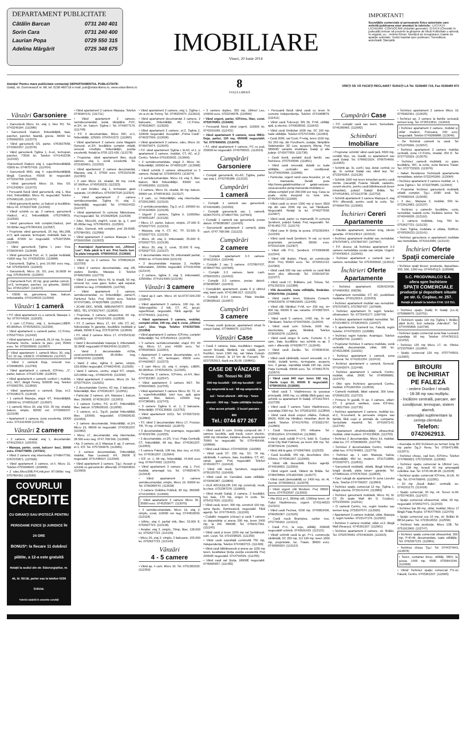DEPARTAMENT PUBLICITATE
Cătălin Barcan 0731 240 401
Sorin Cara 0731 240 400
Laurian Popa 0729 550 315
Adelina Mărgărit 0725 348 675
IMOBILIARE
Vineri, 20 Iunie 2014
IMPORTANT!
Societăţile comerciale şi persoanele fizice autorizate care solicită publicarea unor anunţuri la rubricile: -LICITAŢII -LICHIDĂRI -CONVOCĂRI (Adunări generale) -CITAŢII (Chemări în judecată) trebuie să prezinte la ghişeele de Mică Publicitate o adresă, în original, cu: - Antetul firmei; Numărul de înregistrare; Datele de apariţie solicitate; Textul înaintat spre publicare; Semnătura autorizată; Ştampilă.
Atenţie! Pentru mare publicitate contactaţi DEPARTAMENTUL PUBLICITATE:
Galaţi, str. Domnească nr. 68, tel: 0236 460719 e-mail: pub@viata-libera.ro, www.viata-libera.ro
8
VIAŢA LIBERĂ
VREŢI SĂ VĂ FACEŢI RECLAMĂ? SUNAŢI LA Tel. 0236460 719, Fax 0236460 875
Vânzări Garsoniere
• Garsonieră Micro 19, etaj 1, bloc R2. Tel. 0743249184. (111586)
• Garsonieră Viaduct, îmbunătăţită, baie, parchet, parchet, faianţă, gresie, 39000 lei. 0756992555. (112373)
• Vând garsonieră G5, parter. 0763027656, 0743904257. (112376)
• Vând garsonieră Ţiglina 1, A-uri, termopan, parchet, 73500 lei. Telefon 0741402338. (112422)
•Garsonieră Viaduct, etaj 1, superîmbunătăţită, 43000 lei. 0748757429. (112454)
• Garsonieră M40, etaj 4, superîmbunătăţită, lângă Carrefour, 45000 lei negociabil. 0772210768. (112455)
• Vând garsonieră Micro 19, bloc G5. 0741342824. (112472)
• Persoană fizică vând garsonieră, etaj 1, bloc mixt, îmbunătăţiri, Micro 40, negociabil. Telefon 0754961195. (112474)
• Vând garsonieră parter, cu balcon şi bucătărie, Micro 40. 0740227408. (112493)
• Vând/ schimb cu ap. 2 camere, garsonieră Viaduct, et.1, îmbunătăţită. 0752768831. (112500)
• Vand garsoniera imb complet,Viaduct, pret 39.000lei neg.0757804301 (112587)
• Proprietar vând garsonieră, 25 mp, Mic.39B, et.3, apă separat, termopan, mobilată, baie cu cadă. 67000 lei negociabil. 0752072566. (112696)
• Vând garsonieră Ţiglina I, parc Viva. 0726034404. (112698)
• Vând garsonieră Port, et. 3, parţial mobilată, 41000 neg. Tel. 0742593330. (112868)
• Garsonieră, Ţiglina 1, preţ 16.000 euro neg., full. 0754594949. (112903)
• Garsonieră, Micro 19, G5, preţ 16.0000 lei neg. 0754594949. (112904)
• Garsonieră Port, 20 mp, grup sanitar comun, et.5, termopan, parchet, uşi glisante, 39000 lei. 0735412507. (113072)
• 43000 lei, garsoniera, baie, balcon, imbunatatita. 0743146523 (113099)
Vânzări 1 cameră
• P.F vând apartament cu o cameră, Mazepa 1. Tel. 0770744026. (112025)
• 1 cam I.C.Frimu, etaj 1, termopan,LIBER, 85.000Ron. 0745/526231 (112326)
• Vând apartament o cameră parter, I.C.Frimu. 0755277010. (112402)
• Vând apartament 1 cameră, 29,14 mp, în zona Romarta Veche, vedere la parc, preţ 35000 euro. Tel. 0752039990. (112657)
• Vând apartament 1 cameră Micro 20, etaj 10, 32 mp, 13000 E. 0740589194. (112707)
• Vând 1 cameră Doja, renovat nou. 0726080055. (112783)
• Vând apartament o cameră, ICFrimu, „S”, parter, balcon. 0741971380. (112834)
• Vând apartament o cameră, confort I, mobilat, et.1, M17, lângă Penny, 50000E neg. Telefon 0742903781. (112892)
• Vând apartament o cameră, Doja, et.2. 0733180175. (112918)
• 1 cameră Mazepa, etajul 4/7, îmbunătăţită, 105000 lei. 0746551187. (113067)
• 1 cameră, Micro 20, etaj 4/10, 35 mp, stradal, balcon, simplu, 82000 ron. 0742989437. (113108)
• Apartament 1 camera, zona excelenta, 18300 euro. 0741914099 (113145)
Vânzări 2 camere
• 2 camere, stradal, etaj 1, decomandat. 0740123014. (103455)
• Mazepa, parter, curat, balcon+ beci, 30000 euro. 0744778850. (107321)
• Vând 2 camere etaj intermediar. 0748647760, 0767070871. (107696)
• Vând apartament 2 camere, et.4, Micro 21. Telefon 0755998903. (109968)
• 2 sdec,Micro39B,P/4,imb,pret 87.000lei neg. 0757804301 (112583)
COVURLUI
CREDITE
CU GIRANŢI SAU IPOTECĂ PENTRU PERSOANE FIZICE ŞI JURIDICE ÎN 24 ORE
BONUS*: la fiecare 11 dobânzi plătite, a 12-a este gratuită
Relaţii la sediul din str. Siderurgiştilor, nr. 45, bl. SD1B, parter sau la telefon 0236 319154.
*ofertă valabilă în anumite condiţii
• Vând apartament 2 camere Mazepa. Telefon 0746094141. (111711)
• Vând apartament 2 camere, semidecomandat, izolat, tâmplărie PVC, et.3/4, str. Saturn- Ţiglina I. Tel. 0749077170. (111748)
• P.F. 2 decomandate, Micro 39C, et.1, îmbunătăţit, 125000. 0754541572. (111895)
• Vând apartament 2 camere zona Magazin General, et.3/4, bucătăria complet utilată, renovat +multiple îmbunătăţiri, poziţie excelentă. Relaţii la 0755.123.426. (112178)
• Proprietar, vând apartament liber, două camere, etaj 1, zonă excelentă. Tel. 0721829001. (112292)
• Vând apartament 2 camere decomandat, Mazepa, etaj 2, 37500 euro. 0753315168. (112305)
• 2 cam Micro 19, stradal, 60 mp, curat, 97.000Ron. 0745/526231 (112323)
• 2 cam Aviatiei, etaj 1, termopan, gaze separate, 14.000Euro. 0754/267318 (112324)
• Vând apartament 2 camere semidecomandat, Ţiglina III, etaj 2, îmbunătăţit, negociabil. Tel. 0748104422. (112437)
• Vând apartament în comuna Nămoloasa. Preţ negociabil. Tel. 0723628528. (112538)
• 2dec, Micro39, etaj4/4, curat, tp, g, f, pret 95.000lei neg. 0757804301. (112584)
• 2dec, General, imb complet, pret 29.000E. 0757804301. (112589)
• Vând apartament 2 camere Mazepa I. Tel. 0729915596. (112633)
• Avantajos! Apartamente noi, „Ultimul Leu”. Rate până la 5 ani. Preţ foarte bun la plata integrală. 0758030318. (112684)
• Vând ap. cu 2 camere. Tel. 0758618104. (112720)
• Vând 2 camere decomandate, etaj 2/8, vedere Dunăre, Mazepa 2. Telefon 0749815999. (112776)
• Vând 2 camere Micro 40, la stradă, 50 mp, renovat lux, ceas gaze, boiler, apă separat, 120000 lei neg. 0726080055. (112782)
• Vând apartament 2 camere, semidecomandat, cu îmbunătăţiri, parter/4, Parfumul Teilor. Preţ 35000 euro. Telefon 0747073981, 0746207888. (112813)
• 2CAM DEC, M39B, IMBUNATATIT, 20000E NEG, TEL 0743017647. (112825)
• Proprietar, 2 camere, ultracentral, 60 mp, ultra amenajat. 0741024209. (112828)
• P.f. 2 camere Micro 17, 4/4, UM, CT, AC, hidroizolaţie în garanţie, bucătărie mobilată şi utilată, 30000 E neg. 0727518700. (112849)
• P.f. vând 2 camere Micro 17. 0743543192. (112851)
• Vand 2 decomandate mazepa 2, imbunatatit, 32.000E negociabil 0746624540 (112927)
• Vand 2 decomandate m39a, curat,semiimbunatatit, 95.000lei neg, 0746624540. (112928)
• Vand 2 sdec, tiglina 2, parter, simplu, 120.000lei negociabil, 0746624540. (112929)
• Vand 2 camere, centru, etajul 5/7, simplu, 115.000lei neg., 0746624540. (112930)
• Vând apartament 2 camere, Micro 16. Tel. 0753776154. (112931)
• 2 decomandate Centru, 63 mp, 2 balcoane, îmbunătăţit, liber. 0745361207. (112951)
• Particular 2 camere, p/4, Mazepa I, balcon, liber, 29000E. 0745361207. (112953)
• 2 camere Centru, P2, et.4/7, îmbunătăţit, liber, balcon. 0728928192. (112958)
• 2 camere, et.1, Ţig.III, parţial îmbunătăţit, liber, 120000, negociabil. 0728928192. (112959)
• 2 camere decomandat, îmbunătăţit, et.2/4, Micro 19, 98000 lei negociabil. 0745361207. (112962)
• Micro 17, decomandat, etaj intermediar, 28.500 euro neg. 0747.708.566. (112968)
• Ap. 2 camere, et.3, Mazepa II; ap. 2 camere, et.1, ICF. Tel. 0757399976. (112981)
• 2 camere decomandate, îmbunătăţit, mobilat, Nae Leonard, 4/4, 36000 E negociabil. 0741498914. (112999)
• Vând apartament 2 camere, Ţig.I. Accept şi schimb cu garsonieră+ diferenţă. 0749949694. (113009)
• Vând apartament 2 camere, etaj 1, Ţiglina I, vis-a-vis de Penny. Tel. 0748254674. (113019)
• Vând apartament decomandat 2 camere, 2 balcoane, îmbunătăţit, AC, I.C.Frimu. 0745918637. (113020)
• Vând apartament 2 camere, et.2, Ţiglina 2, 120000 negociabil. Acceptăm „Prima Casă”. 0746227599. (113036)
• Vând apartament 2 camere, sdec, Micro 19. 0749079074. (113045)
• P.F. vând apartament Ţiglina I, bl.A3, et.1, şi apartament 2 camere, mobilat, CT, AC, et.2- Centru. Telefon 0751832632. (113060)
• 2 semidecomandate, etajul 2, Micro 19, îmbunătăţit, 105000 lei. 0746551187. (113068)
• Vând/ schimb 2 camere ultracentral cu 3 camere. Relaţii tel. 0729849343. (113074)
• 2 semidecomandate, Micro 19, etaj 3, liber, balcon, fără îmbunătăţiri, 83000 ron. 0744816550. (113109)
• 2 camere, Micro 19, stradal, 60 mp, balcon, 99000 ron. 0746549162. (113117)
• 2 cam., cu îmbunătăţiri, etaj intermediar. 0722612683. (113119)
• 2 semidecomandate, Ţig.3, et.2, 105000 lei. 0744193829. (113128)
• Urgent! 2 camere, Ţiglina II, 110000lei. 0746551187. (113129)
• Micro 17, parter, balcon, simplu, 27.000 E, 0752627723. (113133)
• Mazepa, etaj 4, CT, AC, TP, 33.500 E, 0752627723. (113135)
• Micro 18, etaj 2, imbunatatit, 35.000 E, 0752627723. (113136)
• Micro 20, etaj 3, curat, 32.000 E neg, 0752627723. (113137)
• 2 decomandate micro 39, imbunatatit partial, 95000 lei. 0741914099 (113143)
• 2 decomandate mazepa 2, multiple imbunatatiri, 32000e negociabil. 0741914099 (113144)
• 2 camere, tiglina 2, etaj 3, imbunatatit, 125000lei. 0741914099 (113146)
Vânzări 3 camere
• Vand ap.3 cam. Micro 16 tel.0737.029.230 (110842)
• Vând apartament 3 camere, 100 mp, str. Siderurgiştilor, 2 băi, CT, AC, jacuzi, superfinisat, negociabil. Fără agenţii. Tel. 0747764021. (111241)
• Vând apartament 3 camere, mobilat, complet utilat, 100 mp, etaj 6, zona „Ultimul Leu”, bloc Vega. Telefon 0741537384. (111854)
• Vând apartament 3 camere ICFrimu, complet îmbunătăţit. Tel. 0754504613. (112078)
• 3 camere semidecomandat, etajul 3/4, 60 mp, Micro 17, preţ 44000 euro. Tel. 0755025602. (112264)
• Apartament 3 camere decomandate, et.4, Centru, CT, AC, termopan, 45000 euro. 0744626827. (112273)
• 3 cam Micro 19, etaj 4, simplu, LIBER, 90.000Ron. 0745/526231. (112325)
• Proprietar 3 camere, ICFrimu, et.4/4, liber. 0747353387. (112547)
• Vând apartament 3 camere M17. Tel. 0765645600. (112705)
• Vând apartament 3 camere Micro 40, T2, et. 1, superîmbunătăţit, totul nou, apă, gaze separat, liber, balcon, 115000 neg. 0747385681. (112743)
• 3 camere Ţiglina II, et. 1, 2 balcoane, îmbunătăţit. 0743135826. (112753)
• Vând apartament 10/11. Tel. 0745672342. (112862)
• P.f. vând 3 decomandate Micro 17, Frunzei, 7/8, 75 mp. 0749904922. (112875)
• 3 decomandate. Preţ avantajos, negociabil. 0745529786. (112935)
• 3 decomandate, et.2/5, V-uri, Piaţa Centrală, CT, îmbunătăţit, 98 mp, liber. 0745361207. (112955)
• 3 camere Faleză, 108 mp, bloc nou, et.4/10, lux. 0745361207. (112964)
• ICF, et. 1, 68 mp, îmbunătăţit, 44.000 euro neg. 0746474992. (112970)
• Vând apartament 3 camere, etaj 1, Port, mobilat, amenajat lux. Tel. 0748254674. (113018)
• Vând apartament 3 camere semidecomandat, simplu, Micro 19, 90000 lei. Tel. 0766288743. (113038)
• 3 camere Grădina Publică, 82 mp, 36000E. 0744193829. (113066)
• Vând apartament 3 camere Micro 39, 35000 euro. 0745255677. (113070)
• 3 semidecomandate, Micro 19, etaj 2, simplu, curat, 110000 ron neg. 0744816550. (113118)
• Icfimu, etaj 4, partial imb, liber, 33.000 E, 0752627723. (113138)
• Aviatiei, etaj 3, simplu, 70mp, liber, 138.000 lei, 0752627723. (113139)
• Micro 20, etaj 2, simplu, 2 balcoane, 155.000 lei, 0752627723. (113140)
Vânzări
4 - 5 camere
• Vând ap. 4 cam. Micro 16. Tel. 0751382329. (112359)
• 5 camere duplex, 355 mp, Ultimul Leu, 140000 euro. 0722246678. (110569)
• Vând urgent, parter, ICFrimu, liber, curat. 0753576953. (112429)
• Persoană fizică vând urgent, 115000 lei. 0742919189. (112431)
• Vând apartament 5 camere, zona IREG- Doja, parter, 120 mp, 65000E negociabil. Tel. 0757849936. (112478)
• P.f. vând apartament 4 camere, PC cu pod, 230000 lei negociabil. 0746768321. (112919)
Cumpărări
Garsoniere
• Cumpăr garsonieră, A1-A5, Ţiglina, parter sau etaj 1. 0742705288. (112115)
Cumpărări
1 cameră
• Cumpăr 1 cameră sau garsonieră. 0744649985. (103450)
• Cumpăr garsonieră sau 1 cameră. 0236475479, 0748647760. (107693)
• Cumpăr 1 cameră sau garsonieră, preiau datorii. 0758385587. (110425)
• Garsonieră/ apartament 1 cameră, plata cash. 0747.708.566. (111122)
Cumpărări
2 camere
• Cumpăr apartament 2-3 camere. 0740123014. (103448)
• Cumpăr 2 sau 3 camere. 0727897437, 0748647760. (107695)
• Cumpăr 2-3 camere, banii cash. 0756633251. (110422)
• Cumpăr 2-3 camere, preiau datorii. 0758385587. (110423)
• Cumpărăm apartament, poate fi şi ultimul etaj, banii cash. 0742.686.917. (111123)
• Cumpăr 2-3-4 camere. Plata imediat. 0728928192. (112957)
Cumpărări
3 camere
• Preiau credit ipotecar, apartament situat în oraşul Galaţi. 0770680975. (112704)
Vânzări Case
• Casă 4 camere, baie, bucătărie+ magazii, recent finisată, fântână, vie nobilă, pomi fructiferi, teren 1300 mp, sat Valea Coteşti- comuna Coteşti, la 14 km de Focşani. Tel. 0237252013, după ora 20,00. (108661)
CASE DE VÂNZARE
Str. Tecuci Nr. 235
350 mp locuibili · 150 mp locuibili · 147 mp amprentă la sol · 98 mp amprentă la sol · Teren aferent - 400 mp · Teren aferent - 300 mp · Toate utilităţile incluse · Alee acces privată · 2 locuri parcare · 800
Tel.: 0744 677 267
• Vând casă în com. Griviţa compusă din 7 camere locuibile, apă trasă, curen electric, 1900 mp intravilan, tratative directe proprietari 70000 lei negociabil. Tel. 0754460406. (108896)
• Vând casă Vârlezi. 0724402500. (110382)
• Vând casă ST- 230 mp, SC- 78 mp, cărămidă, 4 camere, baie, bucătărie, CT, AC, canal, gaze. Preţ negociabil. Telefon 0745940777. (110416)
• Vând vilă nouă, Şendreni, negociabil. 0755155752. (110426)
• Vând casă str. Carnabel, toate utilităţile. 0743090387. (110800)
• VILĂ ARCAŞILOR 240 mp construiţi, nouă, la cheie. 0722387376. (110865)
• Vând imobil Galaţi, 2 camere, 2 bucătării, hol, baie, 170 mp, singur în curte. Tel. 0754317630. (111021)
• Vând casă, teren- 300 mp, construit 100 mp, zona Apolo- Domnească, negociabil. Fără agenţii. Tel. 0747764021. (111240)
• Cudalbi- magazin (chioşc) şi casă 7 camere cu dependinţe şi anexe 200 mp, teren 2400 mp, la DN. 48000E. Tel. 0766417361. (111245)
• Vând casă şi teren 1200 mp sat Şerbăneşti, com. Lieşti. Tel. 0721558525. (111350)
• Vând casă suprafaţă construită 750 mp, Independenţa. Telefon 0744962715. (111406)
• Vând casă bătrânească şi anexe pe 1150 mp teren, localitatea Şiviţa, poziţie excelentă. Preţ 22000E negociabil. 0744794529. (111455)
• Vând casă sat Şiviţa, 18000E negociabil. 0746665657. (111482)
• Persoană fizică vând casă cu teren în comuna Independenţa. Telefon 0741968879. (111611)
• Vând casă Tuluceşti, DN 26, P+M, utilităţi: apă, şi electric. 0740028092. (111642)
• Vând casă Smârdan 1000 mp, SC 192 mp, toate utilităţile. Telefon 0757072483. (111663)
• Casă 2009, sat Costi, P+etaj, teren 1100 mp, SU 250 mp, din Porotherm, izolaţie, tâmplărie Salamander 3D Low, acoperiş Wiena. Preţ 58000E/ variante imobiliare Galaţi şi alte judeţe. 0742677059. (111736)
• Casă bună, pretabil două familii, sau închiriere. 0757540589. (111851)
• Vând casă renovată, dotată cu toate utilităţile, centrală+ aer condiţionat. Tel.0740934066. (111866)
• Particular, urgent vand casa Arcasilor, p+ etj + mansarda. Detalii poze http://www.galatiimobiliar.ro/ galati-vanzare-casa-arcasilor-petaj-mansarda-mobilata-si-utilata-complet/ pret 200.000 eur neg. Casa se poate vizita incepind cu luna iulie, 0740054430 (111996)
• Vând casă cu teren 1500 mp şi teren 3500 mp din care 2200 mp vie, sat Tămăoani. Negociabil. Relaţii la tel. 0746277558. (112067)
• Vând casă, parter cu mansardă, în comuna Şendreni, judeţul Galaţi. Preţ negociabil. Tel. 0740.852.737. (112174)
• Vând case în Şiviţa, la şosea. 0752393464. (112230)
• Vând casă nouă Şendreni, în sat, cu teren proprietate personală, 35000 euro. 0753315168. (112307)
• Vând vilă P+1, Şendreni. 0743906698. (112344)
• Vând vilă duplex, Fileşti, an construcţie 2010. Preţ 65000 euro. Tel. 0742021412. (112369)
• Vând casă 500 mp sau schimb cu casă fără teren plus diferenţă. Tel. 0336416716. (112377)
• Vând casă I.C. Brătianu, jud. Tulcea. Tel. 0751352319. (112388)
• Vilă deosebită, toate utilităţile, Smârdan. 0755070789. (112404)
• Vând casă+ teren, Slobozia Conachi. 0766533078, 0748815695. (112405)
• Vând vilă Vânători P+M, sc= 250 mp, st= 900 mp, 65000 E sau variante. 0743827204. (112588)
• Vând casă 5 camere, 1400 mp, în sat Tămăoani. Telefon 0742970630. (112634)
• Vând casă com. Schela, 1000 mp, electricitate, gaze, fântână. Telefon 0736393278. (112643)
• Vând casă singur în curte, Cometei 4, 3 cam., baie, bucătărie; sau schimb cu ap. 2 cam.+ diferenţă. 0740285777. (112645)
• Vând casă Zaclău. Tel. 0748364316. (112660)
• Vând casă cărămidă, recent renovată, cu 2 intrări, izolată termic, termopane, acoperiş nou, 2 garaje, suprafaţa totală 190 mp, zona Piaţa Centrală, 40000 euro. Tel. 0749617570. (112674)
• Vând casă 240 mp+ teren 342 mp, Vasile Lupu 10, 80000 E negociabil. 0758030318. (112680)
• Vând casă T. Vladimirescu la şoseaua principală, 1800 mp, cu utilităţi (fără gaze) sau schimb cu apartament în Galaţi. 0741617944. (112728)
• Vând casă 7 camere Tudor Vladimirescu, suprafaţa 2300 mp. Tel. 0752611553. (112859)
• Vând casă două corpuri clădire, Folteşti, DN26, 4000 mp Vânători, intravilan, drum de piatră. Telefon 0744179769, 0723921767. (112860)
• Casă Suceveni, 370 milioane. Tel. 0728119544, 0744365544. (112886)
• Vând casă solidă P+1+S, bdul G. Coşbuc zona City Mall Patinoar, pe teren 300 mp. Tel. 0728709146. (112900)
• Vând vilă la gata. 0742667969. (112933)
• Casă locuibilă, 455 mp, deschidere 15m, ICfrimu. 0745361207. (112960)
• Vând vilă deosebită. Exclus agenţii. 0744618652. (113059)
• Vând urgent casă, Vădeni de Brăila. Tel. 0728978899, 0761824396. (113077)
• Vând casă (demolabilă) cu 1400 mp, str. Al. Cernat. 0740090012. (113078)
• Vând urgent vilă Movileni. Preţ 38000 euro. 0747523597. (113093)
• Vila 2011 p+1, 260mp utili, 1300mp teren, str Tudor Vladimirescu, urgent. 0743146523 (113101)
• Vând casă Pechea, 4200 mp. 0745803406, 0766959367. (113105)
• Casă nouă Braniştea, cartier nou. 0757705202. (113113)
• Casă P+1, la roşu, utilităţi, 43000E negociabil/ schimb. 0740501429. (113121)
• Vând/ schimb casă la gri, P+1, construcţie cărămidă, SC 250 mp, SU 190 mp, teren 1000 mp, proprietate, loc. Traian, 38000 euro. 0742665024. (113124)
Cumpărări Case
• P.F. cumpăr casă sau teren. Seriozitate. 0746189965. (112982)
Schimburi
Imobiliare
• Proprietar schimb/ vând casă ţară, 6500 mp, condiţii bloc, vie, livadă, cu apartament sau casă Galaţi. Tel. 0766621024, 0766704669. (112055)
• Schimb ap. 3c, conf.I, Iaşi, dotat, central, cu ap. 3c central Galaţi sau vând Iaşi. Tel. 0722943264. (112126)
• Schimb 1000 mp teren intravilan pentru casă munte (vacanţă) Poiana Sărată, cadastru, curent electric, pentru casă bătrânească (teren intravilan), judeţul Galaţi/ Brăila. Tel. 0744518481, 0741113738. (112752)
• Schimb apartament 3 camere Mazepa II, etaj 4/4+ diferenţă, pentru casă la curte. Tel. 0746994750. (113083)
Închirieri Cereri
Apartamente
• Căutăm apartament, termen lung, oferim garanţie. 0740123014. (103315)
• Închiriez apartament mobilat sau nemobilat. 0767070871, 0727897437. (107697)
• P.F. doresc să închiriez apartament 2-3 camere nemobilate curate sau simple. Urgent. 0740430614. (112901)
• Închiriez apartament o cameră sau 2 camere, nemobilat. Tel. 0754565602. (113012)
Închirieri Oferte
Apartamente
• Închiriez apartament. 0336423438, 0744604952. (99236)
• Apartament nemobilat, CT, AC, posibilitate mobilare. 0740123014. (103453)
• Închiriez apartament mobilat sau nemobilat. 0767070871, 0727897437. (107698)
• Închiriez apartament în regim hotelier, ultramodern. Tel. 0772943177. (109749)
• Închiriez apartament mobilat/ nemobilat. Tel. 0742148672, 0742634633. (110427)
• 5 apartamente 1cameră lux, Faleză, regim hotelier. 0744793223. (110986)
• Închiriez regim hotelier. Avantajos. Telefon 0752850740. (111687)
• Proprietar închiriez 3 camere mobilate, zonă centrală, decomandat, utilat, 900 lei. 0745213838. (111931)
• Închiriez apartament 1 cameră, zona General. Tel. 0741031354. (112410)
• Închiriez apartament o cameră, General. 0741642074. (112448)
• Închiriez apartament 1 cameră, Centru, mobilat, utilat, 200E. Tel. 0748586881. (112476)
• Ofer spre închiriere garsonieră Centru, mobilat. 0751904359. (112629)
• Cameră mobilată, băiat salariat, 300 lunar. 0726561232. (112723)
• Primesc în gazdă, în ap. 3 camere, utilat+ CT, 2 grupuri sanitare, zona ICFrimu. 0748217599. (112735)
• Închiriez apartament 2 camere, mobilat lux, et.1, N.Leonard, la persoane singure sau familie fără copii şi animale de companie. Seriozitate maximă. Tel. 0741097142. (112746)
• Apartament ultraîmbunătăţit, ultracentral, mobilat, utilat modern. 0743135826. (112755)
• Închiriez 2 decomandate, Micro 19, mobilat, utilat lux, CT. 0726080055. (112778)
• Închiriez 2 decomandate Centru, mobilat, utilat nou. 0741794861. (112779)
• Închiriez ap. 1 cam. Mazepa, Salcia, îmbunătăţit, 650 lei, modern. 0721712880, 0733307071. (112831)
• Garsonieră mobilată, utilată, lângă tribunal, lungă durată, plata lunar+ garanţie. Tel. 0749801110, 0745767922. (112835)
• Caut colegă de apartament în zona Liceului Auto. Telefon 0747796257. (112864)
• Închiriez spaţiu comercial 12 mp, Ţiglina 1, lângă cinema. 0733141444. (112882)
• Închiriez garsonieră mobilată, Micro 40, bl. C3 (în spate Mall din G. Coşbuc). 0752155630. (112911)
• O cameră Centru, lux, regim hotelier sau termen lung. 0732007574. (112920)
• Apartament 3 camere mobilat, utilat, Mazepa 2, regim hotelier. 0722147176. (112922)
• Închiriez 2 camere mobilat, utilat, et.2, lângă Mall (Neacşu). 0745361207. (112961)
• Închiriez apartament 2 camere, str. Brăilei. Tel. 0752578483, 0754463020. (113015)
• Închiriez apartament 2 camere Micro 19. 0745062391. (113025)
• Închiriez ap. 2 camere la familie serioasă, termen lung. Tel. 0735512811. (113042)
• Închiriez apartament 2 camere, mobilat şi utilat modern, Potcoava, 230 euro negociabil. Telefon 0749286888. (113046)
• De închiriat cameră la casă. Tel. 0751976096. (113057)
• Închiriez apartament 2 camere mobilat, centrală, zona I.C.Frimu, stradal, 250 E. Tel. 0727732929. (113075)
• Închiriez cameră mobilată, cu gaze, bucătărie, WC, la curte, zona Bariera Traian. Tel. 0727732929. (113076)
• Italian Residence închiriază apartamente nemobilate, telefon 0722245260. (113084)
• Închiriez apartament 2 camere mobilat, et. 1, zona Ţiglina I. Tel. 0722278985. (113094)
• Proprietar închiriez garsonieră mobilată, utilată complet, Ţig.I, 150E/ lună. Tel. 0745082918. (113095)
• 2 dec., Mazepa 2, mobilat, 550 lei. 0722612683. (113107)
• Închiriez o cameră+ bucătărie, curte, nemobilat, toaletă curte, încălzire lemne. Tel. 0740049028. (113110)
• 1 camera mobilata, Ireg, 700 lei, 0752627723. (113132)
• Gars Tiglina, mobilata si utilata, 500Ron. 0745/526231 (113141)
• Închiriez garsoniera si apartament mobilate sau nemobilate. 0741914099. (113142)
Închirieri Oferte
Spaţii comerciale
• Închiriez spaţii birouri, producţie, depozitare- 300, 500, 1200 mp. 0744545113. (105998)
S.C. PRODVINALCO S.A.
ofera spre închiriere
SPAŢII COMERCIALE
producţie şi depozitare situate pe str. G. Coşbuc, nr. 257.
Relaţii şi detalii la telefon 0741 110 311.
• Închiriez spaţiu (hală) în Galaţi (Lic.9). 0755868675. (110751)
• Închiriem spaţiu 110 mp Ţiglina I- Brăilei alipit bl.A1, fost redacţia „Adevărul”. Tel. 0744455898. (110799)
• Închiriez spaţiu comercial zona Nae Leonard, suprafaţa 90 mp. Telefon 0744781513. (111252)
• Închiriez 135 mp Micro 17, str. Oltului. 0723376904. (111864)
• Spaţiu comercial 120 mp. 0757740501. (112065)
BIROURI
DE ÎNCHIRIAT
PE FALEZĂ
- vedere Dunăre / stradă;
- 18-38 mp sau multiplu;
- încălzire centrală, parcare, aer condiţionat, termopan, sistem alarmă;
- amenajări suplimentare la cerinţa clientului.
Telefon:
0742062913.
• Asociaţia nr.262 închiriem pe termen lung 30 mp parter Ţig.2- Reno. Tel. 0756471488. (112071)
• Închiriez chioşc, vad bun, ICFrimu. Telefon 0747866823, 0757225636. (112082)
• Închiriez spaţiu comercial la Ultimul Leu, d+p, 138 mp, terasă 40 mp amenajată cofetărie -bar. Tel. 0745.98.98.28. (112228)
• Închiriez spaţiu comercial ICFrimu, bl.U6, 40 mp. Tel. 0744706846. (112281)
• 20 mp „Două Babe”, centrală, wc. 0740151173. (112418)
• Spaţiu comercial, 30 mp, str. Tecuci nr.99. 0755746355. (112427)
• Spaţiu comercial ultracentral, utilat, 20 mp, negociabil. 0726527471. (112433)
• Închiriez bar 80 mp, utilat, mobilat, Micro 17 lângă Piaţa Ruşilor. 0745477609. (112470)
• Spaţiu comercial cca 15 mp, str. Brăilei bl. BR1A parter. Tel. 0722616552. (112556)
• Închiriez hale producţie, Micro 13B. Tel. 0751913900. (112747)
• Închiriez spaţiu comercial ultracentral, 300 mp, P+E+M, decomandate, toate utilităţile. Tel. 0762267133. (112861)
• Închiriez chioşc Ţig.I. Tel. 0744374641. (112878)
• Teren, container birou, utilităţi, 380V, la şosea, 1400 mp, 450E. 0755841546. (112908)
• Vând/ închiriez spaţiu comercial PS-uri, Faleză, Centru. 0745361207. (112965)